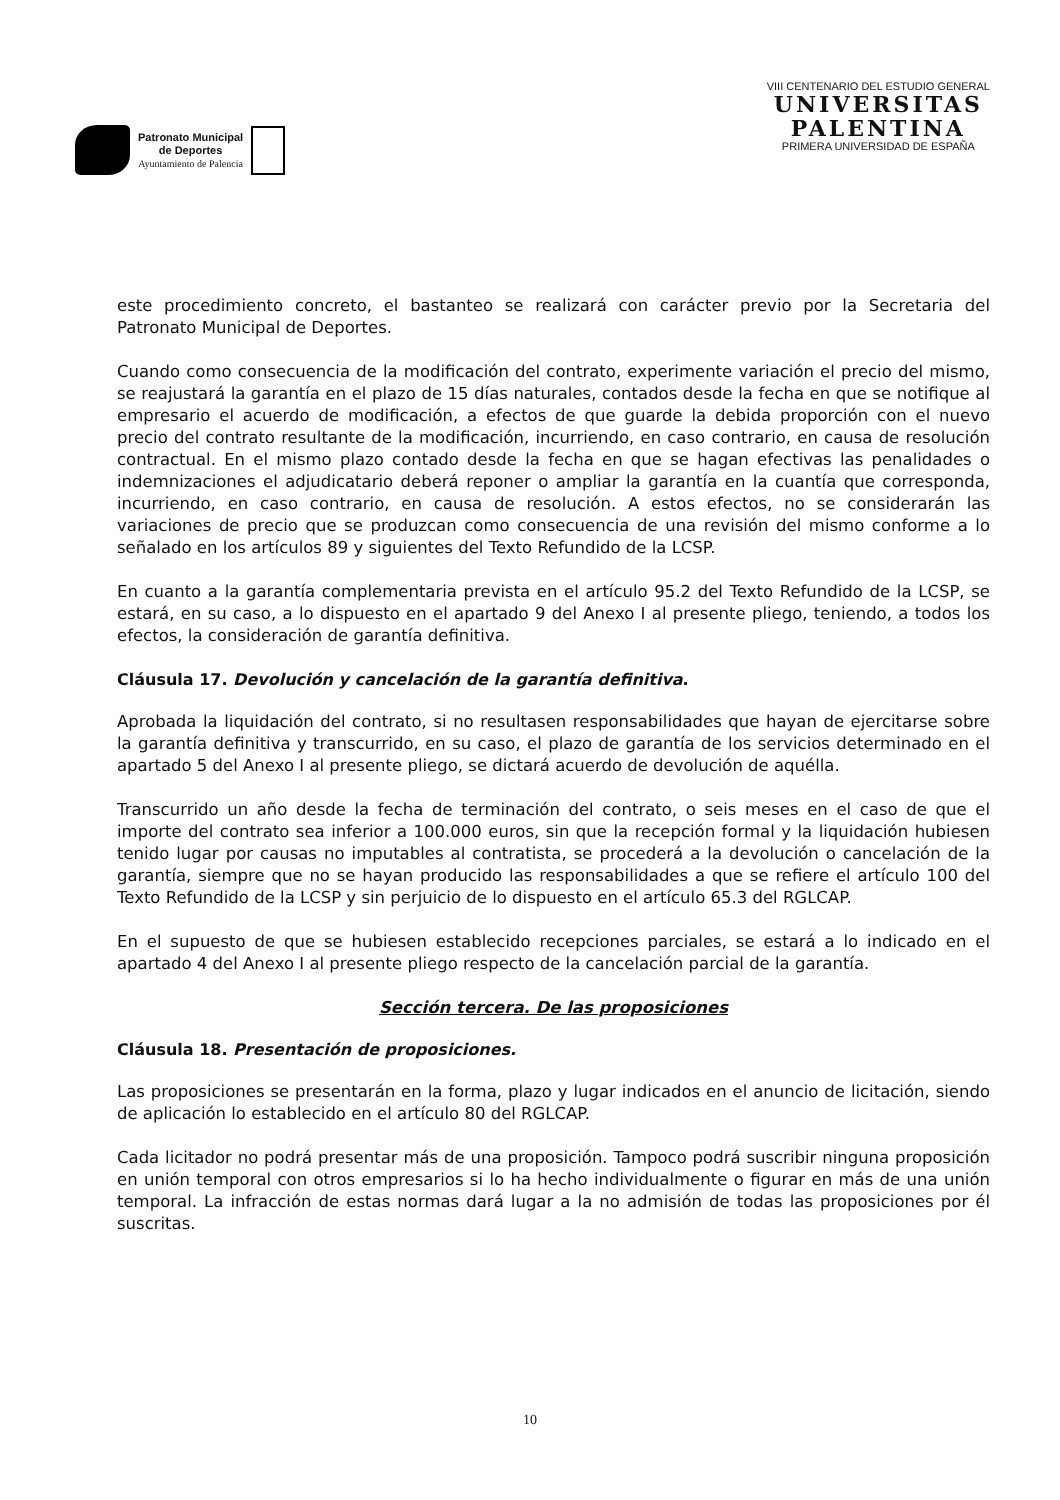Patronato Municipal
de Deportes
Ayuntamiento de Palencia
VIII CENTENARIO DEL ESTUDIO GENERAL
UNIVERSITAS
PALENTINA
PRIMERA UNIVERSIDAD DE ESPAÑA
este procedimiento concreto, el bastanteo se realizará con carácter previo por la Secretaria del Patronato Municipal de Deportes.
Cuando como consecuencia de la modificación del contrato, experimente variación el precio del mismo, se reajustará la garantía en el plazo de 15 días naturales, contados desde la fecha en que se notifique al empresario el acuerdo de modificación, a efectos de que guarde la debida proporción con el nuevo precio del contrato resultante de la modificación, incurriendo, en caso contrario, en causa de resolución contractual. En el mismo plazo contado desde la fecha en que se hagan efectivas las penalidades o indemnizaciones el adjudicatario deberá reponer o ampliar la garantía en la cuantía que corresponda, incurriendo, en caso contrario, en causa de resolución. A estos efectos, no se considerarán las variaciones de precio que se produzcan como consecuencia de una revisión del mismo conforme a lo señalado en los artículos 89 y siguientes del Texto Refundido de la LCSP.
En cuanto a la garantía complementaria prevista en el artículo 95.2 del Texto Refundido de la LCSP, se estará, en su caso, a lo dispuesto en el apartado 9 del Anexo I al presente pliego, teniendo, a todos los efectos, la consideración de garantía definitiva.
Cláusula 17. Devolución y cancelación de la garantía definitiva.
Aprobada la liquidación del contrato, si no resultasen responsabilidades que hayan de ejercitarse sobre la garantía definitiva y transcurrido, en su caso, el plazo de garantía de los servicios determinado en el apartado 5 del Anexo I al presente pliego, se dictará acuerdo de devolución de aquélla.
Transcurrido un año desde la fecha de terminación del contrato, o seis meses en el caso de que el importe del contrato sea inferior a 100.000 euros, sin que la recepción formal y la liquidación hubiesen tenido lugar por causas no imputables al contratista, se procederá a la devolución o cancelación de la garantía, siempre que no se hayan producido las responsabilidades a que se refiere el artículo 100 del Texto Refundido de la LCSP y sin perjuicio de lo dispuesto en el artículo 65.3 del RGLCAP.
En el supuesto de que se hubiesen establecido recepciones parciales, se estará a lo indicado en el apartado 4 del Anexo I al presente pliego respecto de la cancelación parcial de la garantía.
Sección tercera. De las proposiciones
Cláusula 18. Presentación de proposiciones.
Las proposiciones se presentarán en la forma, plazo y lugar indicados en el anuncio de licitación, siendo de aplicación lo establecido en el artículo 80 del RGLCAP.
Cada licitador no podrá presentar más de una proposición. Tampoco podrá suscribir ninguna proposición en unión temporal con otros empresarios si lo ha hecho individualmente o figurar en más de una unión temporal. La infracción de estas normas dará lugar a la no admisión de todas las proposiciones por él suscritas.
10